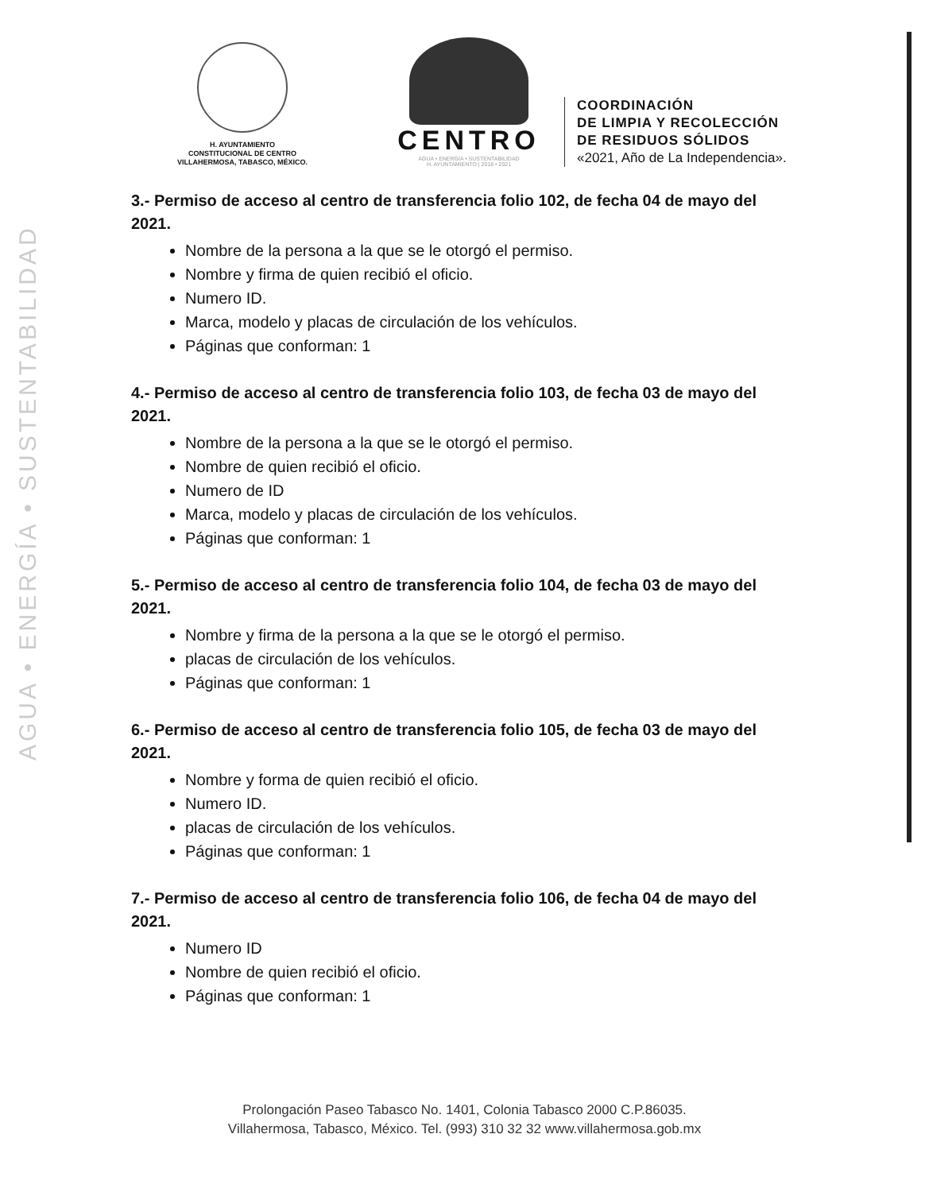AGUA • ENERGÍA • SUSTENTABILIDAD
H. AYUNTAMIENTO
CONSTITUCIONAL DE CENTRO
VILLAHERMOSA, TABASCO, MÉXICO.
CENTRO
AGUA • ENERGÍA • SUSTENTABILIDAD
H. AYUNTAMIENTO | 2018 • 2021
COORDINACIÓN
DE LIMPIA Y RECOLECCIÓN
DE RESIDUOS SÓLIDOS
«2021, Año de La Independencia».
3.- Permiso de acceso al centro de transferencia folio 102, de fecha 04 de mayo del 2021.
Nombre de la persona a la que se le otorgó el permiso.
Nombre y firma de quien recibió el oficio.
Numero ID.
Marca, modelo y placas de circulación de los vehículos.
Páginas que conforman: 1
4.- Permiso de acceso al centro de transferencia folio 103, de fecha 03 de mayo del 2021.
Nombre de la persona a la que se le otorgó el permiso.
Nombre de quien recibió el oficio.
Numero de ID
Marca, modelo y placas de circulación de los vehículos.
Páginas que conforman: 1
5.- Permiso de acceso al centro de transferencia folio 104, de fecha 03 de mayo del 2021.
Nombre y firma de la persona a la que se le otorgó el permiso.
placas de circulación de los vehículos.
Páginas que conforman: 1
6.- Permiso de acceso al centro de transferencia folio 105, de fecha 03 de mayo del 2021.
Nombre y forma de quien recibió el oficio.
Numero ID.
placas de circulación de los vehículos.
Páginas que conforman: 1
7.- Permiso de acceso al centro de transferencia folio 106, de fecha 04 de mayo del 2021.
Numero ID
Nombre de quien recibió el oficio.
Páginas que conforman: 1
Prolongación Paseo Tabasco No. 1401, Colonia Tabasco 2000 C.P.86035.
Villahermosa, Tabasco, México. Tel. (993) 310 32 32 www.villahermosa.gob.mx